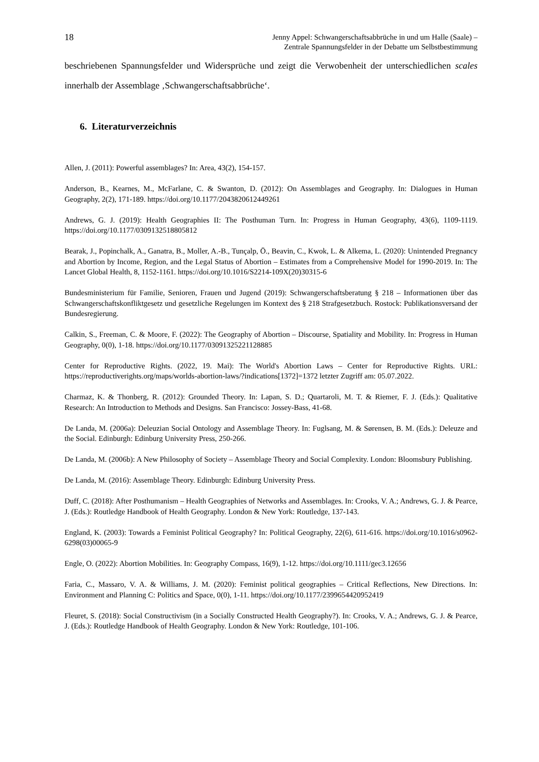18
Jenny Appel: Schwangerschaftsabbrüche in und um Halle (Saale) –
Zentrale Spannungsfelder in der Debatte um Selbstbestimmung
beschriebenen Spannungsfelder und Widersprüche und zeigt die Verwobenheit der unterschiedlichen scales innerhalb der Assemblage ‚Schwangerschaftsabbrüche‘.
6. Literaturverzeichnis
Allen, J. (2011): Powerful assemblages? In: Area, 43(2), 154-157.
Anderson, B., Kearnes, M., McFarlane, C. & Swanton, D. (2012): On Assemblages and Geography. In: Dialogues in Human Geography, 2(2), 171-189. https://doi.org/10.1177/2043820612449261
Andrews, G. J. (2019): Health Geographies II: The Posthuman Turn. In: Progress in Human Geography, 43(6), 1109-1119. https://doi.org/10.1177/0309132518805812
Bearak, J., Popinchalk, A., Ganatra, B., Moller, A.-B., Tunçalp, Ö., Beavin, C., Kwok, L. & Alkema, L. (2020): Unintended Pregnancy and Abortion by Income, Region, and the Legal Status of Abortion – Estimates from a Comprehensive Model for 1990-2019. In: The Lancet Global Health, 8, 1152-1161. https://doi.org/10.1016/S2214-109X(20)30315-6
Bundesministerium für Familie, Senioren, Frauen und Jugend (2019): Schwangerschaftsberatung § 218 – Informationen über das Schwangerschaftskonfliktgesetz und gesetzliche Regelungen im Kontext des § 218 Strafgesetzbuch. Rostock: Publikationsversand der Bundesregierung.
Calkin, S., Freeman, C. & Moore, F. (2022): The Geography of Abortion – Discourse, Spatiality and Mobility. In: Progress in Human Geography, 0(0), 1-18. https://doi.org/10.1177/03091325221128885
Center for Reproductive Rights. (2022, 19. Mai): The World's Abortion Laws – Center for Reproductive Rights. URL: https://reproductiverights.org/maps/worlds-abortion-laws/?indications[1372]=1372 letzter Zugriff am: 05.07.2022.
Charmaz, K. & Thonberg, R. (2012): Grounded Theory. In: Lapan, S. D.; Quartaroli, M. T. & Riemer, F. J. (Eds.): Qualitative Research: An Introduction to Methods and Designs. San Francisco: Jossey-Bass, 41-68.
De Landa, M. (2006a): Deleuzian Social Ontology and Assemblage Theory. In: Fuglsang, M. & Sørensen, B. M. (Eds.): Deleuze and the Social. Edinburgh: Edinburg University Press, 250-266.
De Landa, M. (2006b): A New Philosophy of Society – Assemblage Theory and Social Complexity. London: Bloomsbury Publishing.
De Landa, M. (2016): Assemblage Theory. Edinburgh: Edinburg University Press.
Duff, C. (2018): After Posthumanism – Health Geographies of Networks and Assemblages. In: Crooks, V. A.; Andrews, G. J. & Pearce, J. (Eds.): Routledge Handbook of Health Geography. London & New York: Routledge, 137-143.
England, K. (2003): Towards a Feminist Political Geography? In: Political Geography, 22(6), 611-616. https://doi.org/10.1016/s0962-6298(03)00065-9
Engle, O. (2022): Abortion Mobilities. In: Geography Compass, 16(9), 1-12. https://doi.org/10.1111/gec3.12656
Faria, C., Massaro, V. A. & Williams, J. M. (2020): Feminist political geographies – Critical Reflections, New Directions. In: Environment and Planning C: Politics and Space, 0(0), 1-11. https://doi.org/10.1177/2399654420952419
Fleuret, S. (2018): Social Constructivism (in a Socially Constructed Health Geography?). In: Crooks, V. A.; Andrews, G. J. & Pearce, J. (Eds.): Routledge Handbook of Health Geography. London & New York: Routledge, 101-106.